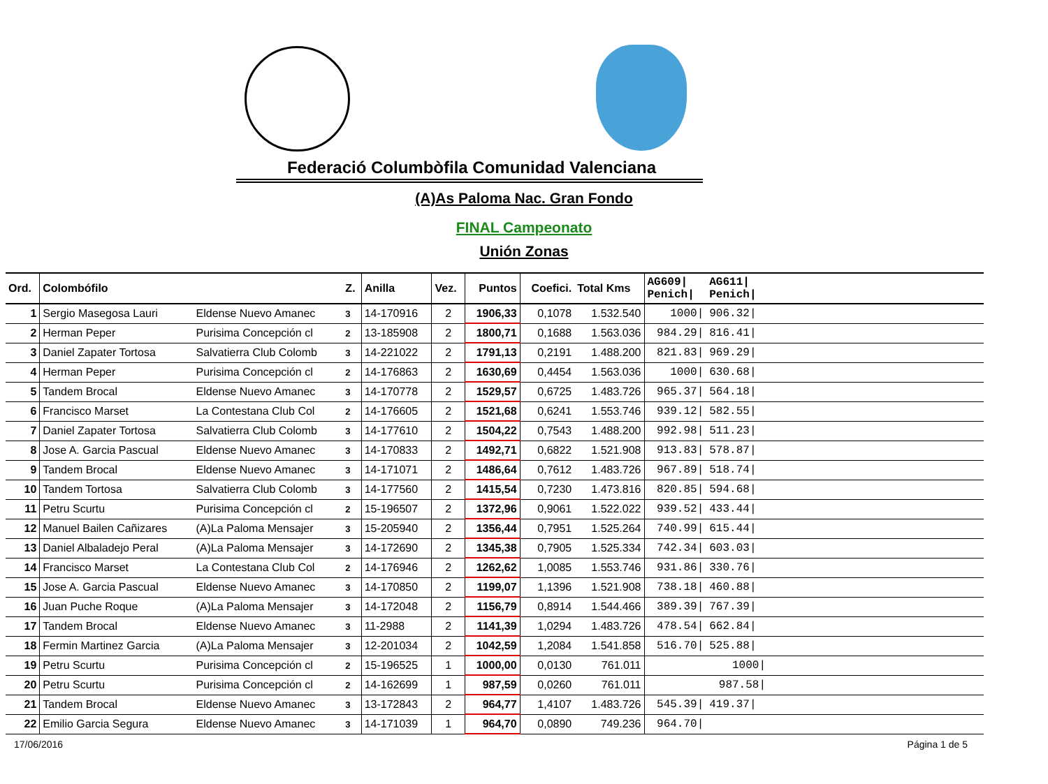Federació Columbòfila Comunidad Valenciana
(A)As Paloma Nac. Gran Fondo
FINAL Campeonato
Unión Zonas
| Ord. | Colombófilo | | Z. | Anilla | Vez. | Puntos | Coefici. | Total Kms | AG609/ Penich/ | AG611/ Penich/ | |
| --- | --- | --- | --- | --- | --- | --- | --- | --- | --- | --- | --- |
| 1 | Sergio Masegosa Lauri | Eldense Nuevo Amanec | 3 | 14-170916 | 2 | 1906,33 | 0,1078 | 1.532.540 | 1000/ | 906.32/ | |
| 2 | Herman Peper | Purisima Concepción cl | 2 | 13-185908 | 2 | 1800,71 | 0,1688 | 1.563.036 | 984.29/ | 816.41/ | |
| 3 | Daniel Zapater Tortosa | Salvatierra Club Colomb | 3 | 14-221022 | 2 | 1791,13 | 0,2191 | 1.488.200 | 821.83/ | 969.29/ | |
| 4 | Herman Peper | Purisima Concepción cl | 2 | 14-176863 | 2 | 1630,69 | 0,4454 | 1.563.036 | 1000/ | 630.68/ | |
| 5 | Tandem Brocal | Eldense Nuevo Amanec | 3 | 14-170778 | 2 | 1529,57 | 0,6725 | 1.483.726 | 965.37/ | 564.18/ | |
| 6 | Francisco Marset | La Contestana Club Col | 2 | 14-176605 | 2 | 1521,68 | 0,6241 | 1.553.746 | 939.12/ | 582.55/ | |
| 7 | Daniel Zapater Tortosa | Salvatierra Club Colomb | 3 | 14-177610 | 2 | 1504,22 | 0,7543 | 1.488.200 | 992.98/ | 511.23/ | |
| 8 | Jose A. Garcia Pascual | Eldense Nuevo Amanec | 3 | 14-170833 | 2 | 1492,71 | 0,6822 | 1.521.908 | 913.83/ | 578.87/ | |
| 9 | Tandem Brocal | Eldense Nuevo Amanec | 3 | 14-171071 | 2 | 1486,64 | 0,7612 | 1.483.726 | 967.89/ | 518.74/ | |
| 10 | Tandem Tortosa | Salvatierra Club Colomb | 3 | 14-177560 | 2 | 1415,54 | 0,7230 | 1.473.816 | 820.85/ | 594.68/ | |
| 11 | Petru Scurtu | Purisima Concepción cl | 2 | 15-196507 | 2 | 1372,96 | 0,9061 | 1.522.022 | 939.52/ | 433.44/ | |
| 12 | Manuel Bailen Cañizares | (A)La Paloma Mensajer | 3 | 15-205940 | 2 | 1356,44 | 0,7951 | 1.525.264 | 740.99/ | 615.44/ | |
| 13 | Daniel Albaladejo Peral | (A)La Paloma Mensajer | 3 | 14-172690 | 2 | 1345,38 | 0,7905 | 1.525.334 | 742.34/ | 603.03/ | |
| 14 | Francisco Marset | La Contestana Club Col | 2 | 14-176946 | 2 | 1262,62 | 1,0085 | 1.553.746 | 931.86/ | 330.76/ | |
| 15 | Jose A. Garcia Pascual | Eldense Nuevo Amanec | 3 | 14-170850 | 2 | 1199,07 | 1,1396 | 1.521.908 | 738.18/ | 460.88/ | |
| 16 | Juan Puche Roque | (A)La Paloma Mensajer | 3 | 14-172048 | 2 | 1156,79 | 0,8914 | 1.544.466 | 389.39/ | 767.39/ | |
| 17 | Tandem Brocal | Eldense Nuevo Amanec | 3 | 11-2988 | 2 | 1141,39 | 1,0294 | 1.483.726 | 478.54/ | 662.84/ | |
| 18 | Fermin Martinez Garcia | (A)La Paloma Mensajer | 3 | 12-201034 | 2 | 1042,59 | 1,2084 | 1.541.858 | 516.70/ | 525.88/ | |
| 19 | Petru Scurtu | Purisima Concepción cl | 2 | 15-196525 | 1 | 1000,00 | 0,0130 | 761.011 | | 1000/ | |
| 20 | Petru Scurtu | Purisima Concepción cl | 2 | 14-162699 | 1 | 987,59 | 0,0260 | 761.011 | | 987.58/ | |
| 21 | Tandem Brocal | Eldense Nuevo Amanec | 3 | 13-172843 | 2 | 964,77 | 1,4107 | 1.483.726 | 545.39/ | 419.37/ | |
| 22 | Emilio Garcia Segura | Eldense Nuevo Amanec | 3 | 14-171039 | 1 | 964,70 | 0,0890 | 749.236 | 964.70/ | | |
17/06/2016 Página 1 de 5